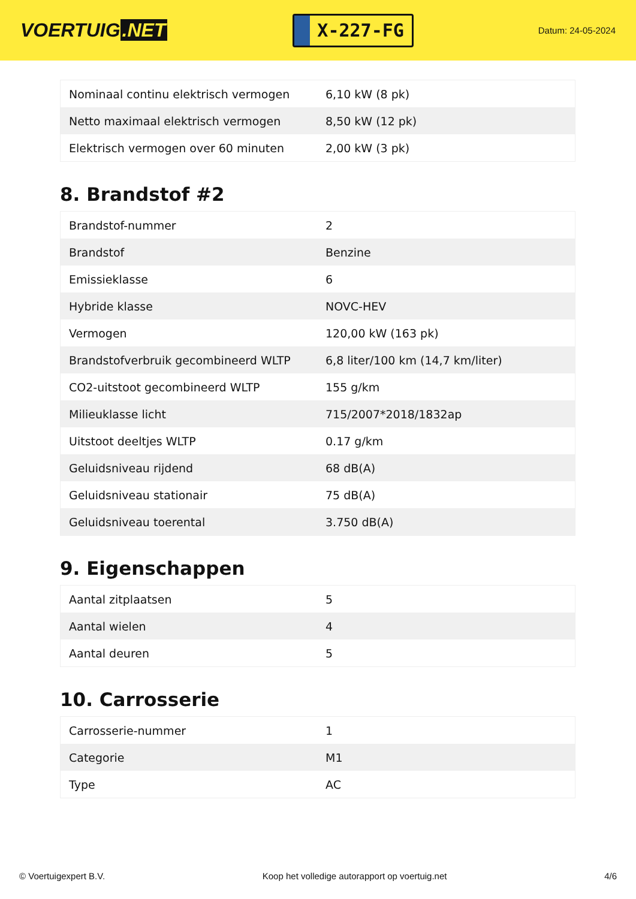VOERTUIG.NET
X-227-FG
Datum: 24-05-2024
| Nominaal continu elektrisch vermogen | 6,10 kW (8 pk) |
| Netto maximaal elektrisch vermogen | 8,50 kW (12 pk) |
| Elektrisch vermogen over 60 minuten | 2,00 kW (3 pk) |
8. Brandstof #2
| Brandstof-nummer | 2 |
| Brandstof | Benzine |
| Emissieklasse | 6 |
| Hybride klasse | NOVC-HEV |
| Vermogen | 120,00 kW (163 pk) |
| Brandstofverbruik gecombineerd WLTP | 6,8 liter/100 km (14,7 km/liter) |
| CO2-uitstoot gecombineerd WLTP | 155 g/km |
| Milieuklasse licht | 715/2007*2018/1832ap |
| Uitstoot deeltjes WLTP | 0.17 g/km |
| Geluidsniveau rijdend | 68 dB(A) |
| Geluidsniveau stationair | 75 dB(A) |
| Geluidsniveau toerental | 3.750 dB(A) |
9. Eigenschappen
| Aantal zitplaatsen | 5 |
| Aantal wielen | 4 |
| Aantal deuren | 5 |
10. Carrosserie
| Carrosserie-nummer | 1 |
| Categorie | M1 |
| Type | AC |
© Voertuigexpert B.V. Koop het volledige autorapport op voertuig.net 4/6